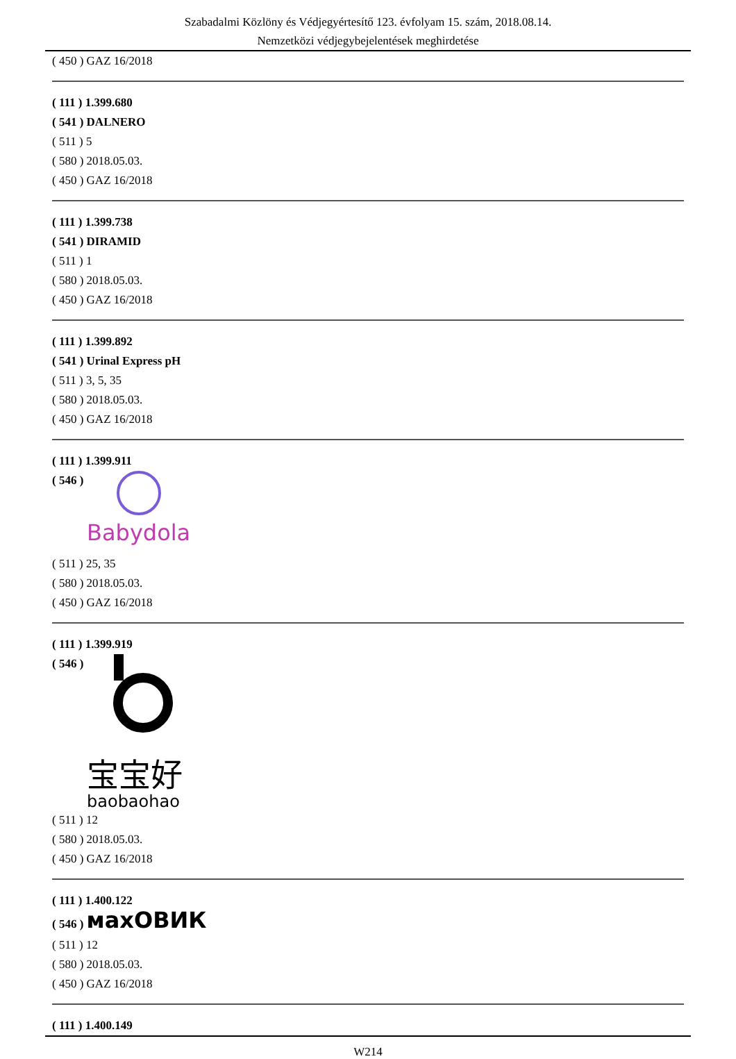Szabadalmi Közlöny és Védjegyértesítő 123. évfolyam 15. szám, 2018.08.14.
Nemzetközi védjegybejelentések meghirdetése
( 450 ) GAZ 16/2018
( 111 ) 1.399.680
( 541 ) DALNERO
( 511 ) 5
( 580 ) 2018.05.03.
( 450 ) GAZ 16/2018
( 111 ) 1.399.738
( 541 ) DIRAMID
( 511 ) 1
( 580 ) 2018.05.03.
( 450 ) GAZ 16/2018
( 111 ) 1.399.892
( 541 ) Urinal Express pH
( 511 ) 3, 5, 35
( 580 ) 2018.05.03.
( 450 ) GAZ 16/2018
( 111 ) 1.399.911
( 546 )
Babydola
( 511 ) 25, 35
( 580 ) 2018.05.03.
( 450 ) GAZ 16/2018
( 111 ) 1.399.919
( 546 )
宝宝好
baobaohao
( 511 ) 12
( 580 ) 2018.05.03.
( 450 ) GAZ 16/2018
( 111 ) 1.400.122
( 546 ) махОВИК
( 511 ) 12
( 580 ) 2018.05.03.
( 450 ) GAZ 16/2018
( 111 ) 1.400.149
W214